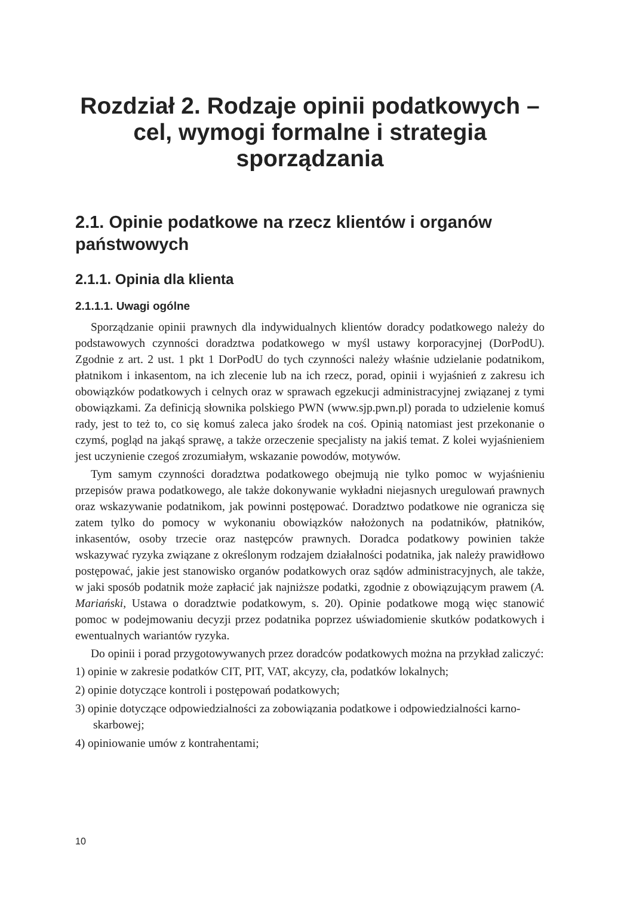Rozdział 2. Rodzaje opinii podatkowych – cel, wymogi formalne i strategia sporządzania
2.1. Opinie podatkowe na rzecz klientów i organów państwowych
2.1.1. Opinia dla klienta
2.1.1.1. Uwagi ogólne
Sporządzanie opinii prawnych dla indywidualnych klientów doradcy podatkowego należy do podstawowych czynności doradztwa podatkowego w myśl ustawy korporacyjnej (DorPodU). Zgodnie z art. 2 ust. 1 pkt 1 DorPodU do tych czynności należy właśnie udzielanie podatnikom, płatnikom i inkasentom, na ich zlecenie lub na ich rzecz, porad, opinii i wyjaśnień z zakresu ich obowiązków podatkowych i celnych oraz w sprawach egzekucji administracyjnej związanej z tymi obowiązkami. Za definicją słownika polskiego PWN (www.sjp.pwn.pl) porada to udzielenie komuś rady, jest to też to, co się komuś zaleca jako środek na coś. Opinią natomiast jest przekonanie o czymś, pogląd na jakąś sprawę, a także orzeczenie specjalisty na jakiś temat. Z kolei wyjaśnieniem jest uczynienie czegoś zrozumiałym, wskazanie powodów, motywów.
Tym samym czynności doradztwa podatkowego obejmują nie tylko pomoc w wyjaśnieniu przepisów prawa podatkowego, ale także dokonywanie wykładni niejasnych uregulowań prawnych oraz wskazywanie podatnikom, jak powinni postępować. Doradztwo podatkowe nie ogranicza się zatem tylko do pomocy w wykonaniu obowiązków nałożonych na podatników, płatników, inkasentów, osoby trzecie oraz następców prawnych. Doradca podatkowy powinien także wskazywać ryzyka związane z określonym rodzajem działalności podatnika, jak należy prawidłowo postępować, jakie jest stanowisko organów podatkowych oraz sądów administracyjnych, ale także, w jaki sposób podatnik może zapłacić jak najniższe podatki, zgodnie z obowiązującym prawem (A. Mariański, Ustawa o doradztwie podatkowym, s. 20). Opinie podatkowe mogą więc stanowić pomoc w podejmowaniu decyzji przez podatnika poprzez uświadomienie skutków podatkowych i ewentualnych wariantów ryzyka.
Do opinii i porad przygotowywanych przez doradców podatkowych można na przykład zaliczyć:
1) opinie w zakresie podatków CIT, PIT, VAT, akcyzy, cła, podatków lokalnych;
2) opinie dotyczące kontroli i postępowań podatkowych;
3) opinie dotyczące odpowiedzialności za zobowiązania podatkowe i odpowiedzialności karno-skarbowej;
4) opiniowanie umów z kontrahentami;
10